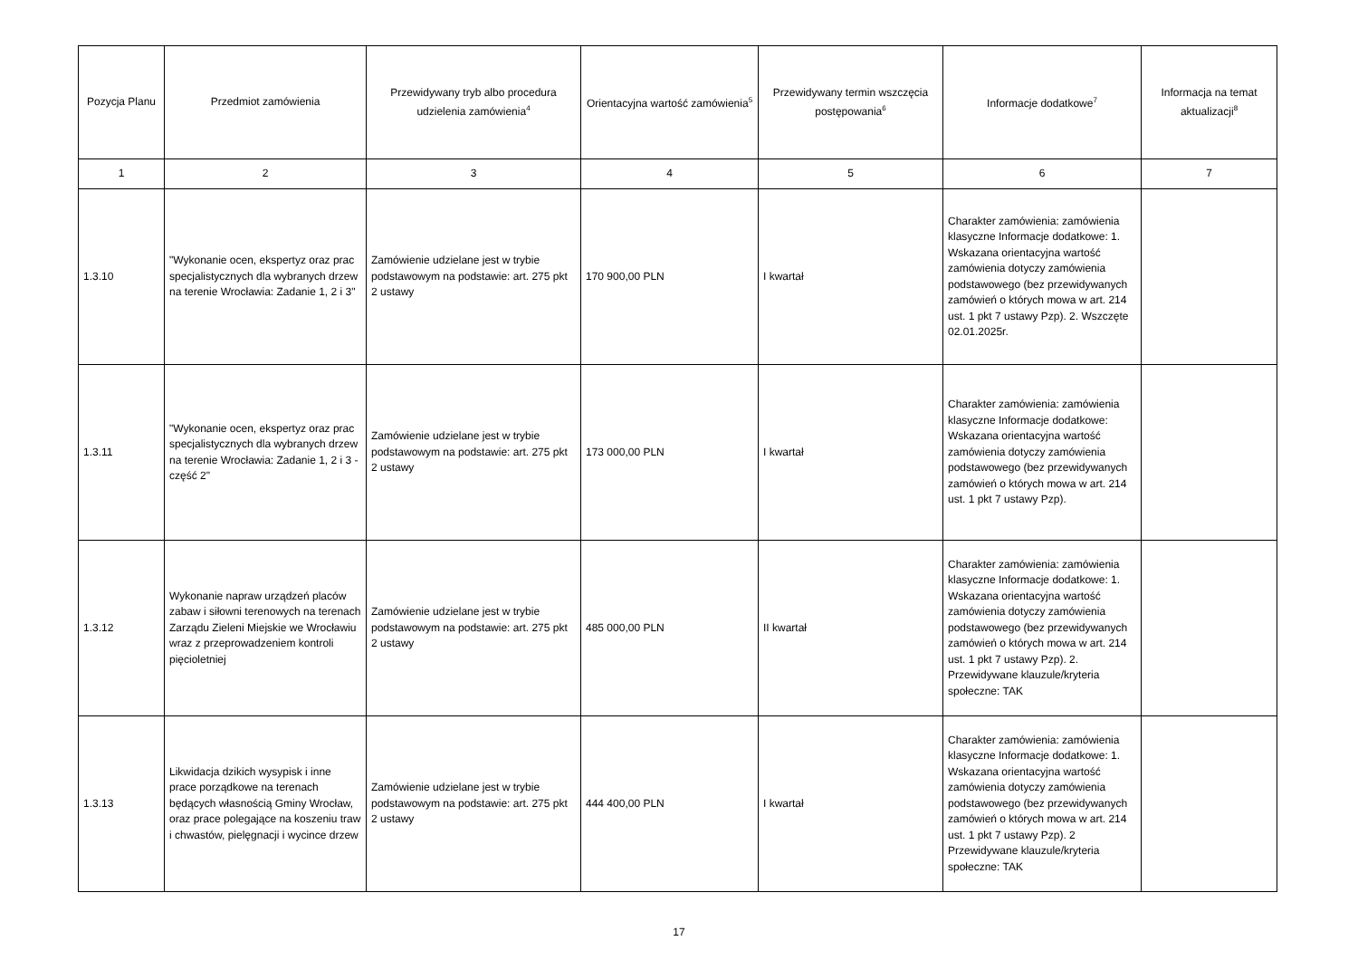| Pozycja Planu | Przedmiot zamówienia | Przewidywany tryb albo procedura udzielenia zamówienia<sup>4</sup> | Orientacyjna wartość zamówienia<sup>5</sup> | Przewidywany termin wszczęcia postępowania<sup>6</sup> | Informacje dodatkowe<sup>7</sup> | Informacja na temat aktualizacji<sup>8</sup> |
| --- | --- | --- | --- | --- | --- | --- |
| 1 | 2 | 3 | 4 | 5 | 6 | 7 |
| 1.3.10 | "Wykonanie ocen, ekspertyz oraz prac specjalistycznych dla wybranych drzew na terenie Wrocławia: Zadanie 1, 2 i 3" | Zamówienie udzielane jest w trybie podstawowym na podstawie: art. 275 pkt 2 ustawy | 170 900,00 PLN | I kwartał | Charakter zamówienia: zamówienia klasyczne Informacje dodatkowe: 1. Wskazana orientacyjna wartość zamówienia dotyczy zamówienia podstawowego (bez przewidywanych zamówień o których mowa w art. 214 ust. 1 pkt 7 ustawy Pzp). 2. Wszczęte 02.01.2025r. | |
| 1.3.11 | "Wykonanie ocen, ekspertyz oraz prac specjalistycznych dla wybranych drzew na terenie Wrocławia: Zadanie 1, 2 i 3 - część 2" | Zamówienie udzielane jest w trybie podstawowym na podstawie: art. 275 pkt 2 ustawy | 173 000,00 PLN | I kwartał | Charakter zamówienia: zamówienia klasyczne Informacje dodatkowe: Wskazana orientacyjna wartość zamówienia dotyczy zamówienia podstawowego (bez przewidywanych zamówień o których mowa w art. 214 ust. 1 pkt 7 ustawy Pzp). | |
| 1.3.12 | Wykonanie napraw urządzeń placów zabaw i siłowni terenowych na terenach Zarządu Zieleni Miejskie we Wrocławiu wraz z przeprowadzeniem kontroli pięcioletniej | Zamówienie udzielane jest w trybie podstawowym na podstawie: art. 275 pkt 2 ustawy | 485 000,00 PLN | II kwartał | Charakter zamówienia: zamówienia klasyczne Informacje dodatkowe: 1. Wskazana orientacyjna wartość zamówienia dotyczy zamówienia podstawowego (bez przewidywanych zamówień o których mowa w art. 214 ust. 1 pkt 7 ustawy Pzp). 2. Przewidywane klauzule/kryteria społeczne: TAK | |
| 1.3.13 | Likwidacja dzikich wysypisk i inne prace porządkowe na terenach będących własnością Gminy Wrocław, oraz prace polegające na koszeniu traw i chwastów, pielęgnacji i wycince drzew | Zamówienie udzielane jest w trybie podstawowym na podstawie: art. 275 pkt 2 ustawy | 444 400,00 PLN | I kwartał | Charakter zamówienia: zamówienia klasyczne Informacje dodatkowe: 1. Wskazana orientacyjna wartość zamówienia dotyczy zamówienia podstawowego (bez przewidywanych zamówień o których mowa w art. 214 ust. 1 pkt 7 ustawy Pzp). 2 Przewidywane klauzule/kryteria społeczne: TAK | |
17